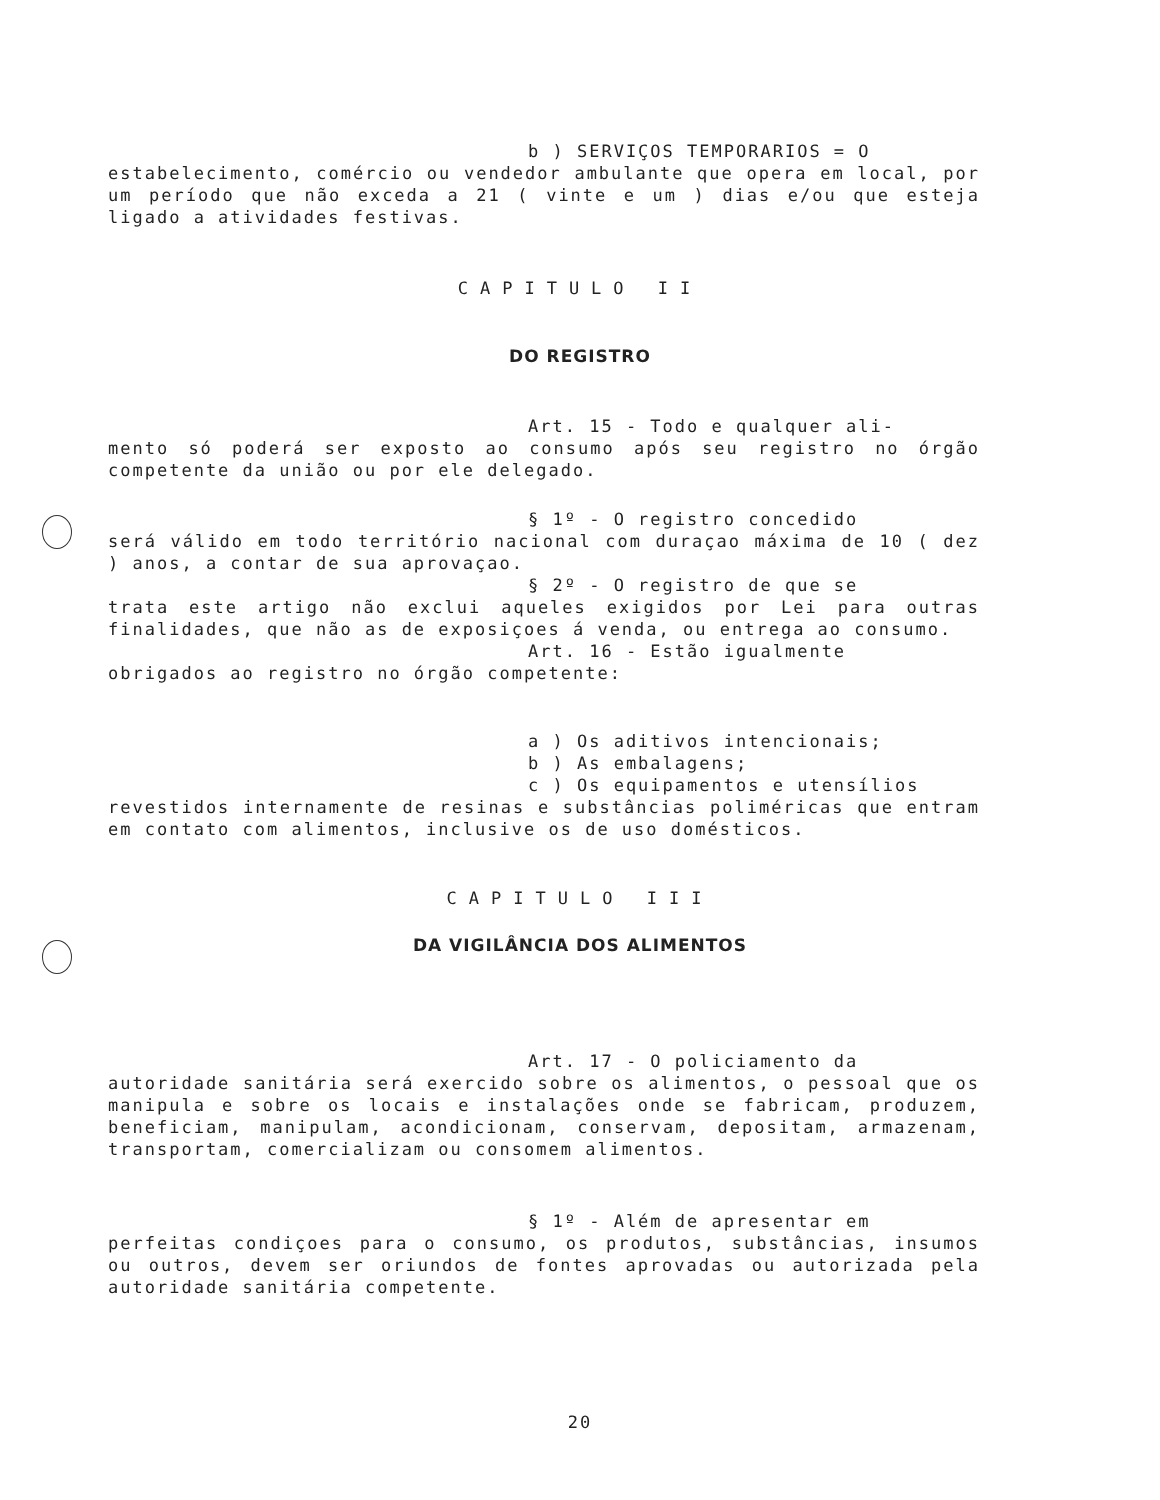b ) SERVIÇOS TEMPORARIOS = O
estabelecimento, comércio ou vendedor ambulante que opera em local, por um período que não exceda a 21 ( vinte e um ) dias e/ou que esteja ligado a atividades festivas.
CAPITULO II
DO REGISTRO
Art. 15 - Todo e qualquer ali-
mento só poderá ser exposto ao consumo após seu registro no órgão competente da união ou por ele delegado.
§ 1º - O registro concedido
será válido em todo território nacional com duraçao máxima de 10 ( dez ) anos, a contar de sua aprovaçao.
§ 2º - O registro de que se
trata este artigo não exclui aqueles exigidos por Lei para outras finalidades, que não as de exposiçoes á venda, ou entrega ao consumo.
Art. 16 - Estão igualmente
obrigados ao registro no órgão competente:
a ) Os aditivos intencionais;
b ) As embalagens;
c ) Os equipamentos e utensílios
revestidos internamente de resinas e substâncias poliméricas que entram em contato com alimentos, inclusive os de uso domésticos.
CAPITULO III
DA VIGILÂNCIA DOS ALIMENTOS
Art. 17 - O policiamento da
autoridade sanitária será exercido sobre os alimentos, o pessoal que os manipula e sobre os locais e instalações onde se fabricam, produzem, beneficiam, manipulam, acondicionam, conservam, depositam, armazenam, transportam, comercializam ou consomem alimentos.
§ 1º - Além de apresentar em
perfeitas condiçoes para o consumo, os produtos, substâncias, insumos ou outros, devem ser oriundos de fontes aprovadas ou autorizada pela autoridade sanitária competente.
20